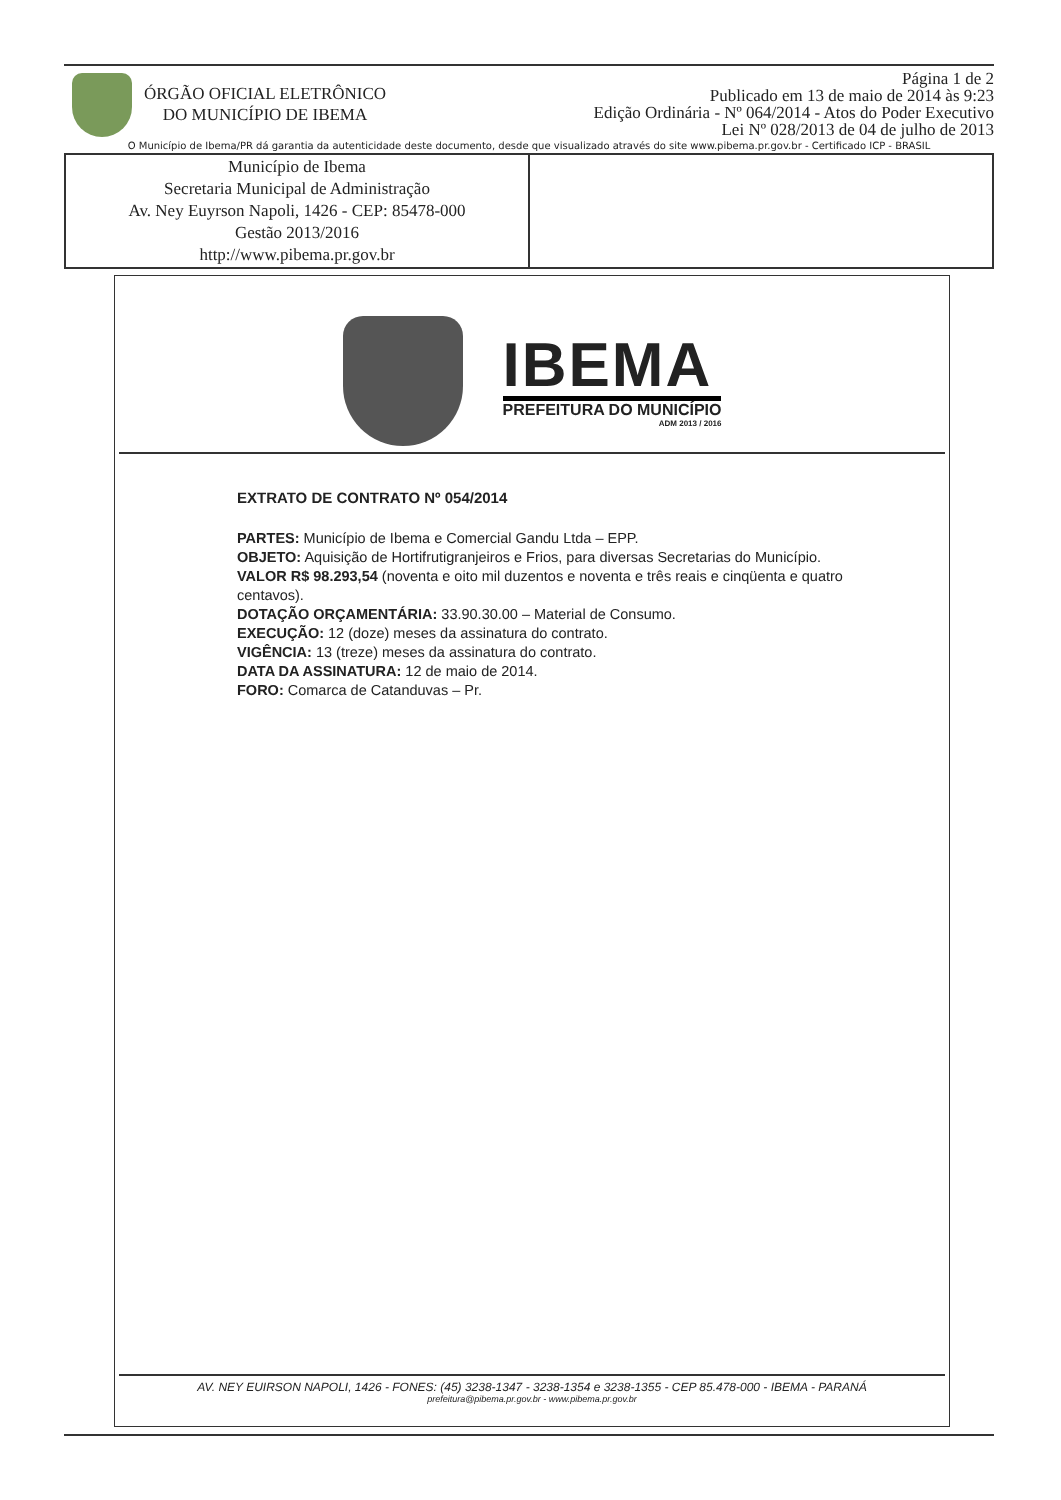ÓRGÃO OFICIAL ELETRÔNICO
DO MUNICÍPIO DE IBEMA
Página 1 de 2
Publicado em 13 de maio de 2014 às 9:23
Edição Ordinária - Nº 064/2014 - Atos do Poder Executivo
Lei Nº 028/2013 de 04 de julho de 2013
O Município de Ibema/PR dá garantia da autenticidade deste documento, desde que visualizado através do site www.pibema.pr.gov.br - Certificado ICP - BRASIL
| Município de Ibema Secretaria Municipal de Administração Av. Ney Euyrson Napoli, 1426 - CEP: 85478-000 Gestão 2013/2016 http://www.pibema.pr.gov.br | |
IBEMA
PREFEITURA DO MUNICÍPIO
ADM 2013 / 2016
EXTRATO DE CONTRATO Nº 054/2014
PARTES: Município de Ibema e Comercial Gandu Ltda – EPP.
OBJETO: Aquisição de Hortifrutigranjeiros e Frios, para diversas Secretarias do Município.
VALOR R$ 98.293,54 (noventa e oito mil duzentos e noventa e três reais e cinqüenta e quatro centavos).
DOTAÇÃO ORÇAMENTÁRIA: 33.90.30.00 – Material de Consumo.
EXECUÇÃO: 12 (doze) meses da assinatura do contrato.
VIGÊNCIA: 13 (treze) meses da assinatura do contrato.
DATA DA ASSINATURA: 12 de maio de 2014.
FORO: Comarca de Catanduvas – Pr.
AV. NEY EUIRSON NAPOLI, 1426 - FONES: (45) 3238-1347 - 3238-1354 e 3238-1355 - CEP 85.478-000 - IBEMA - PARANÁ
prefeitura@pibema.pr.gov.br - www.pibema.pr.gov.br